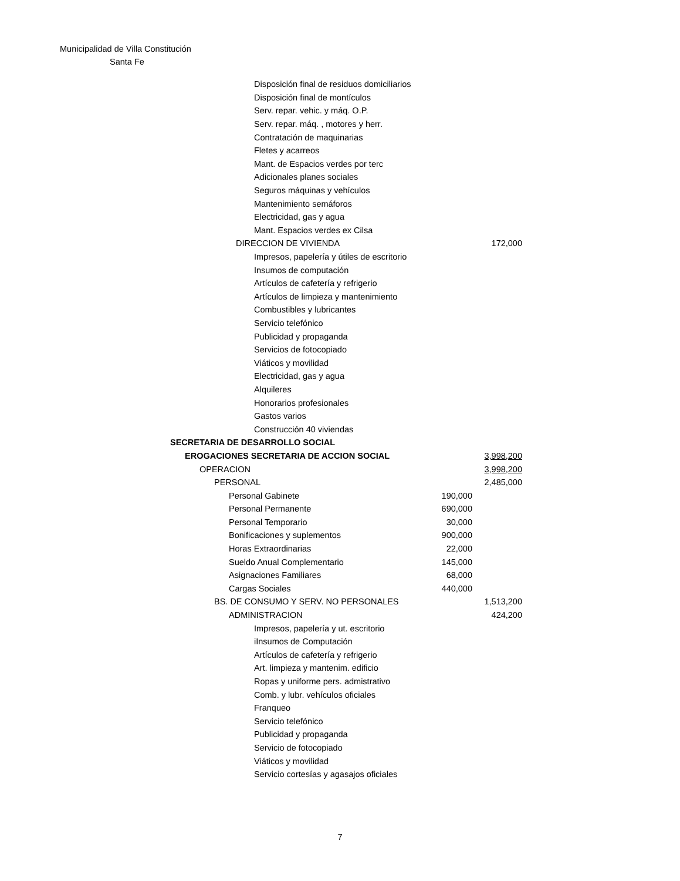Municipalidad de Villa Constitución
Santa Fe
| Disposición final de residuos domiciliarios | | |
| Disposición final de montículos | | |
| Serv. repar. vehic. y máq. O.P. | | |
| Serv. repar. máq. , motores y herr. | | |
| Contratación de maquinarias | | |
| Fletes y acarreos | | |
| Mant. de Espacios verdes por terc | | |
| Adicionales planes sociales | | |
| Seguros máquinas y vehículos | | |
| Mantenimiento semáforos | | |
| Electricidad, gas y agua | | |
| Mant. Espacios verdes ex Cilsa | | |
| DIRECCION DE VIVIENDA | | 172,000 |
| Impresos, papelería y útiles de escritorio | | |
| Insumos de computación | | |
| Artículos de cafetería y refrigerio | | |
| Artículos de limpieza y mantenimiento | | |
| Combustibles y lubricantes | | |
| Servicio telefónico | | |
| Publicidad y propaganda | | |
| Servicios de fotocopiado | | |
| Viáticos y movilidad | | |
| Electricidad, gas y agua | | |
| Alquileres | | |
| Honorarios profesionales | | |
| Gastos varios | | |
| Construcción 40 viviendas | | |
| SECRETARIA DE DESARROLLO SOCIAL | | |
| EROGACIONES SECRETARIA DE ACCION SOCIAL | | 3,998,200 |
| OPERACION | | 3,998,200 |
| PERSONAL | | 2,485,000 |
| Personal Gabinete | 190,000 | |
| Personal Permanente | 690,000 | |
| Personal Temporario | 30,000 | |
| Bonificaciones y suplementos | 900,000 | |
| Horas Extraordinarias | 22,000 | |
| Sueldo Anual Complementario | 145,000 | |
| Asignaciones Familiares | 68,000 | |
| Cargas Sociales | 440,000 | |
| BS. DE CONSUMO Y SERV. NO PERSONALES | | 1,513,200 |
| ADMINISTRACION | | 424,200 |
| Impresos, papelería y ut. escritorio | | |
| iInsumos de Computación | | |
| Artículos de cafetería y refrigerio | | |
| Art. limpieza y mantenim. edificio | | |
| Ropas y uniforme pers. admistrativo | | |
| Comb. y lubr. vehículos oficiales | | |
| Franqueo | | |
| Servicio telefónico | | |
| Publicidad y propaganda | | |
| Servicio de fotocopiado | | |
| Viáticos y movilidad | | |
| Servicio cortesías y agasajos oficiales | | |
7